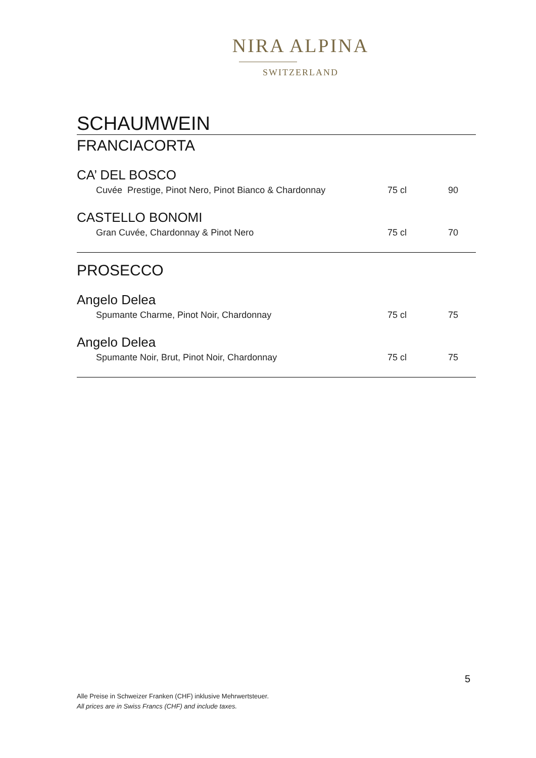NIRA ALPINA
SWITZERLAND
SCHAUMWEIN
FRANCIACORTA
CA’ DEL BOSCO
| Cuvée Prestige, Pinot Nero, Pinot Bianco & Chardonnay | 75 cl | 90 |
CASTELLO BONOMI
| Gran Cuvée, Chardonnay & Pinot Nero | 75 cl | 70 |
PROSECCO
Angelo Delea
| Spumante Charme, Pinot Noir, Chardonnay | 75 cl | 75 |
Angelo Delea
| Spumante Noir, Brut, Pinot Noir, Chardonnay | 75 cl | 75 |
5
Alle Preise in Schweizer Franken (CHF) inklusive Mehrwertsteuer.
All prices are in Swiss Francs (CHF) and include taxes.